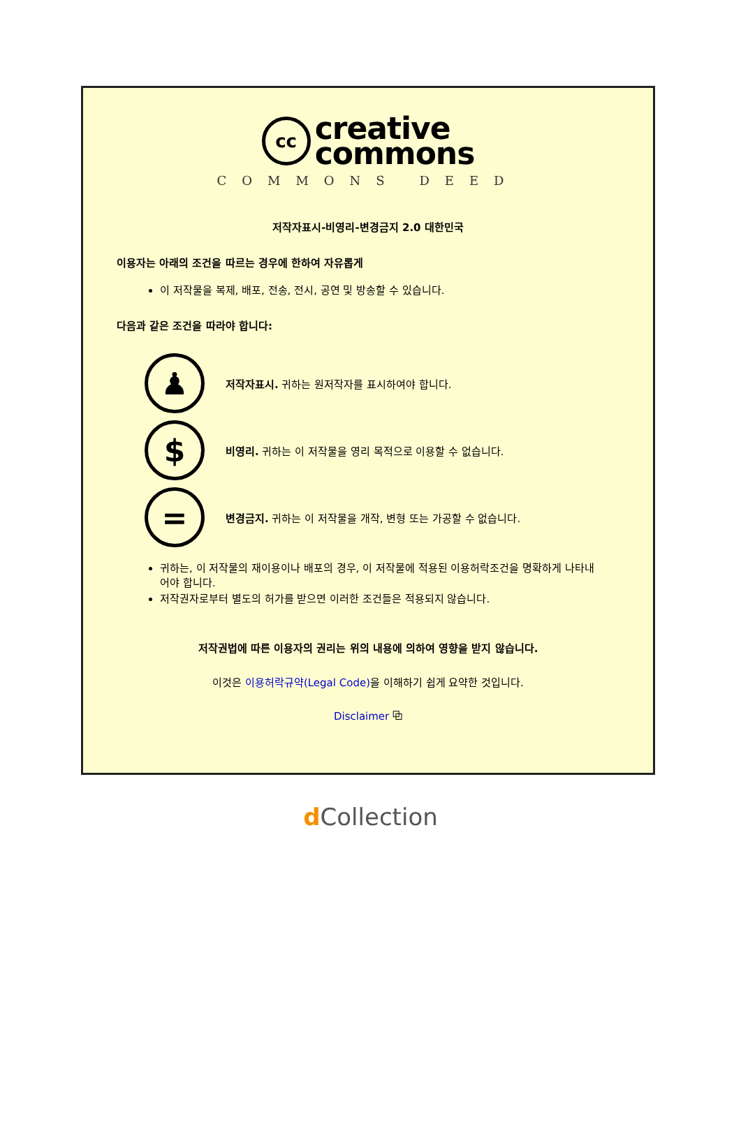cc
creative
commons
COMMONS DEED
저작자표시-비영리-변경금지 2.0 대한민국
이용자는 아래의 조건을 따르는 경우에 한하여 자유롭게
이 저작물을 복제, 배포, 전송, 전시, 공연 및 방송할 수 있습니다.
다음과 같은 조건을 따라야 합니다:
♟
저작자표시. 귀하는 원저작자를 표시하여야 합니다.
$
비영리. 귀하는 이 저작물을 영리 목적으로 이용할 수 없습니다.
=
변경금지. 귀하는 이 저작물을 개작, 변형 또는 가공할 수 없습니다.
귀하는, 이 저작물의 재이용이나 배포의 경우, 이 저작물에 적용된 이용허락조건을 명확하게 나타내어야 합니다.
저작권자로부터 별도의 허가를 받으면 이러한 조건들은 적용되지 않습니다.
저작권법에 따른 이용자의 권리는 위의 내용에 의하여 영향을 받지 않습니다.
이것은 이용허락규약(Legal Code) 을 이해하기 쉽게 요약한 것입니다.
Disclaimer ⧉
d Collection